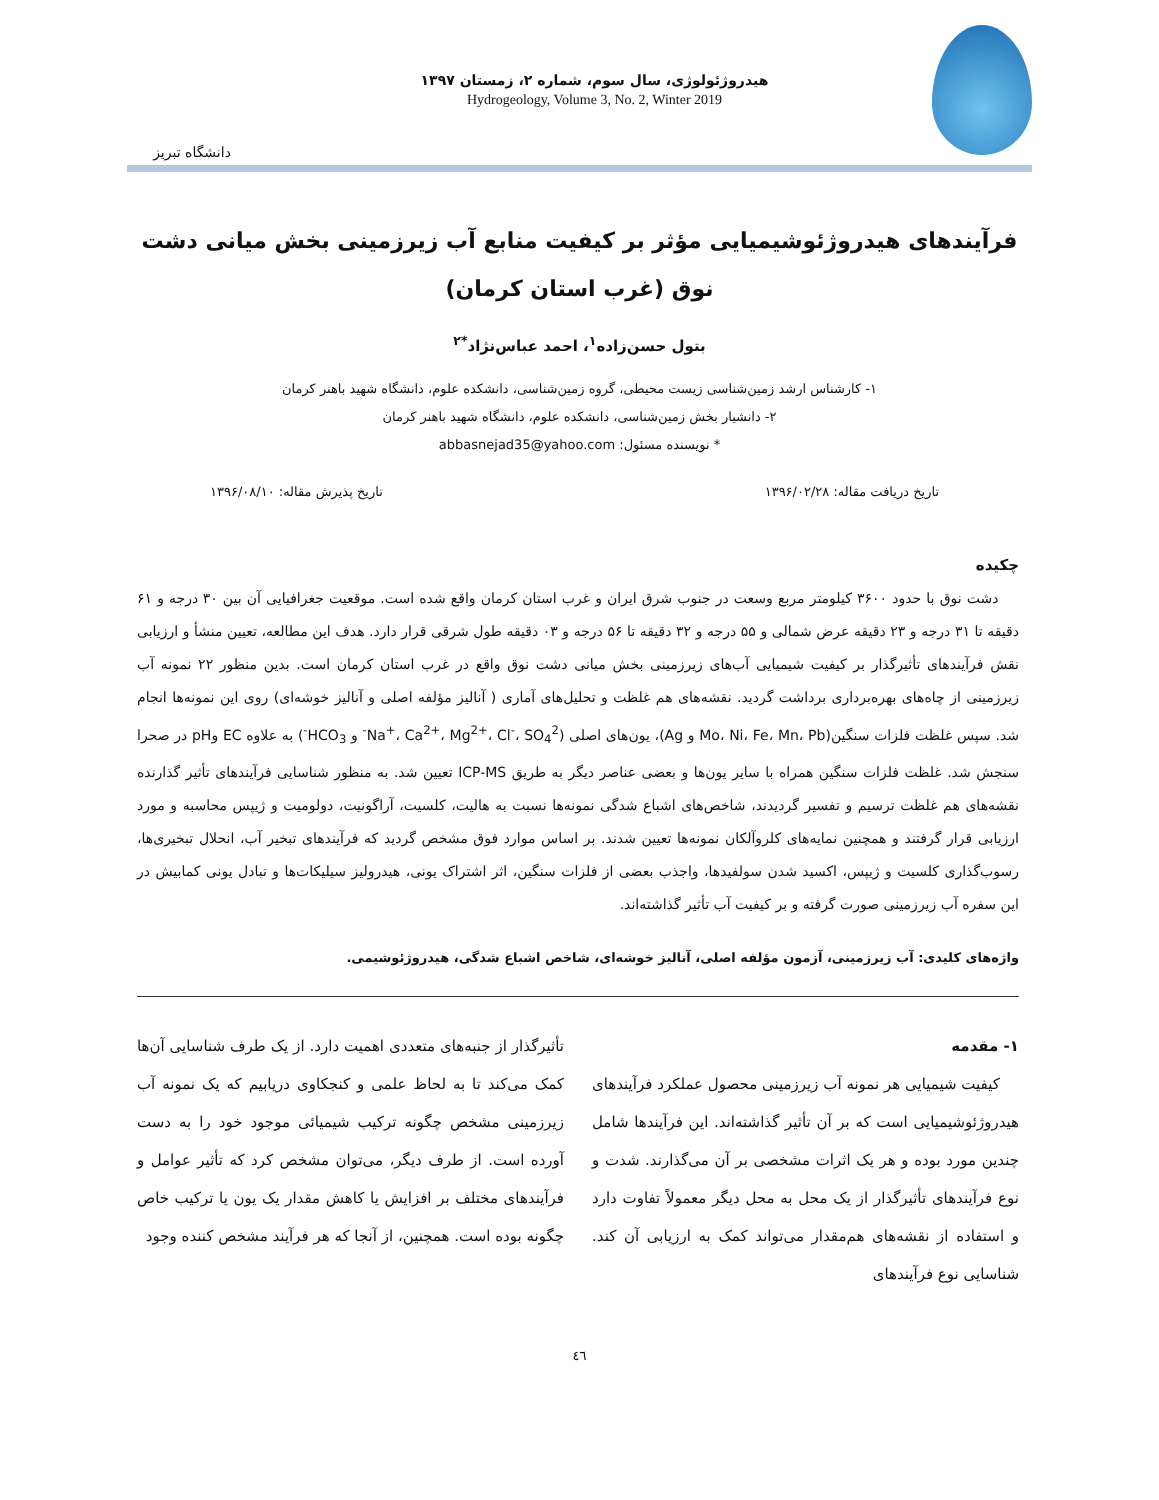هیدروژئولوژی، سال سوم، شماره ۲، زمستان ۱۳۹۷
Hydrogeology, Volume 3, No. 2, Winter 2019
دانشگاه تبریز
فرآیندهای هیدروژئوشیمیایی مؤثر بر کیفیت منابع آب زیرزمینی بخش میانی دشت نوق (غرب استان کرمان)
بتول حسن‌زاده<sup>۱</sup>، احمد عباس‌نژاد<sup>*۲</sup>
۱- کارشناس ارشد زمین‌شناسی زیست محیطی، گروه زمین‌شناسی، دانشکده علوم، دانشگاه شهید باهنر کرمان
۲- دانشیار بخش زمین‌شناسی، دانشکده علوم، دانشگاه شهید باهنر کرمان
* نویسنده مسئول: abbasnejad35@yahoo.com
تاریخ دریافت مقاله: ۱۳۹۶/۰۲/۲۸ تاریخ پذیرش مقاله: ۱۳۹۶/۰۸/۱۰
چکیده
دشت نوق با حدود ۳۶۰۰ کیلومتر مربع وسعت در جنوب شرق ایران و غرب استان کرمان واقع شده است. موقعیت جغرافیایی آن بین ۳۰ درجه و ۶۱ دقیقه تا ۳۱ درجه و ۲۳ دقیقه عرض شمالی و ۵۵ درجه و ۳۲ دقیقه تا ۵۶ درجه و ۰۳ دقیقه طول شرقی قرار دارد. هدف این مطالعه، تعیین منشأ و ارزیابی نقش فرآیندهای تأثیرگذار بر کیفیت شیمیایی آب‌های زیرزمینی بخش میانی دشت نوق واقع در غرب استان کرمان است. بدین منظور ۲۲ نمونه آب زیرزمینی از چاه‌های بهره‌برداری برداشت گردید. نقشه‌های هم غلظت و تحلیل‌های آماری ( آنالیز مؤلفه اصلی و آنالیز خوشه‌ای) روی این نمونه‌ها انجام شد. سپس غلظت فلزات سنگین(Mo، Ni، Fe، Mn، Pb و Ag)، یون‌های اصلی (Na<sup>+</sup>، Ca<sup>2+</sup>، Mg<sup>2+</sup>، Cl<sup>-</sup>، SO<sub>4</sub><sup>2-</sup> و HCO<sub>3</sub><sup>-</sup>) به علاوه EC وpH در صحرا سنجش شد. غلظت فلزات سنگین همراه با سایر یون‌ها و بعضی عناصر دیگر به طریق ICP-MS تعیین شد. به منظور شناسایی فرآیندهای تأثیر گذارنده نقشه‌های هم غلظت ترسیم و تفسیر گردیدند، شاخص‌های اشباع شدگی نمونه‌ها نسبت به هالیت، کلسیت، آراگونیت، دولومیت و ژیپس محاسبه و مورد ارزیابی قرار گرفتند و همچنین نمایه‌های کلروآلکان نمونه‌ها تعیین شدند. بر اساس موارد فوق مشخص گردید که فرآیندهای تبخیر آب، انحلال تبخیری‌ها، رسوب‌گذاری کلسیت و ژیپس، اکسید شدن سولفیدها، واجذب بعضی از فلزات سنگین، اثر اشتراک یونی، هیدرولیز سیلیکات‌ها و تبادل یونی کمابیش در این سفره آب زیرزمینی صورت گرفته و بر کیفیت آب تأثیر گذاشته‌اند.
واژه‌های کلیدی: آب زیرزمینی، آزمون مؤلفه اصلی، آنالیز خوشه‌ای، شاخص اشباع شدگی، هیدروژئوشیمی.
۱- مقدمه
کیفیت شیمیایی هر نمونه آب زیرزمینی محصول عملکرد فرآیندهای هیدروژئوشیمیایی است که بر آن تأثیر گذاشته‌اند. این فرآیندها شامل چندین مورد بوده و هر یک اثرات مشخصی بر آن می‌گذارند. شدت و نوع فرآیندهای تأثیرگذار از یک محل به محل دیگر معمولاً تفاوت دارد و استفاده از نقشه‌های هم‌مقدار می‌تواند کمک به ارزیابی آن کند. شناسایی نوع فرآیندهای
تأثیرگذار از جنبه‌های متعددی اهمیت دارد. از یک طرف شناسایی آن‌ها کمک می‌کند تا به لحاظ علمی و کنجکاوی دریابیم که یک نمونه آب زیرزمینی مشخص چگونه ترکیب شیمیائی موجود خود را به دست آورده است. از طرف دیگر، می‌توان مشخص کرد که تأثیر عوامل و فرآیندهای مختلف بر افزایش یا کاهش مقدار یک یون یا ترکیب خاص چگونه بوده است. همچنین، از آنجا که هر فرآیند مشخص کننده وجود
٤٦